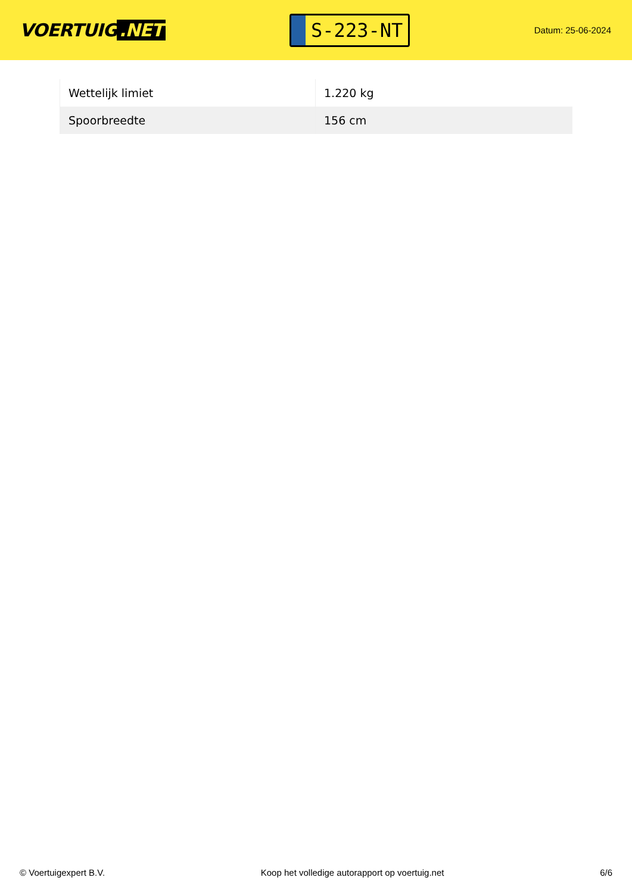VOERTUIG.NET
S-223-NT
Datum: 25-06-2024
| Wettelijk limiet | 1.220 kg |
| Spoorbreedte | 156 cm |
© Voertuigexpert B.V. Koop het volledige autorapport op voertuig.net 6/6